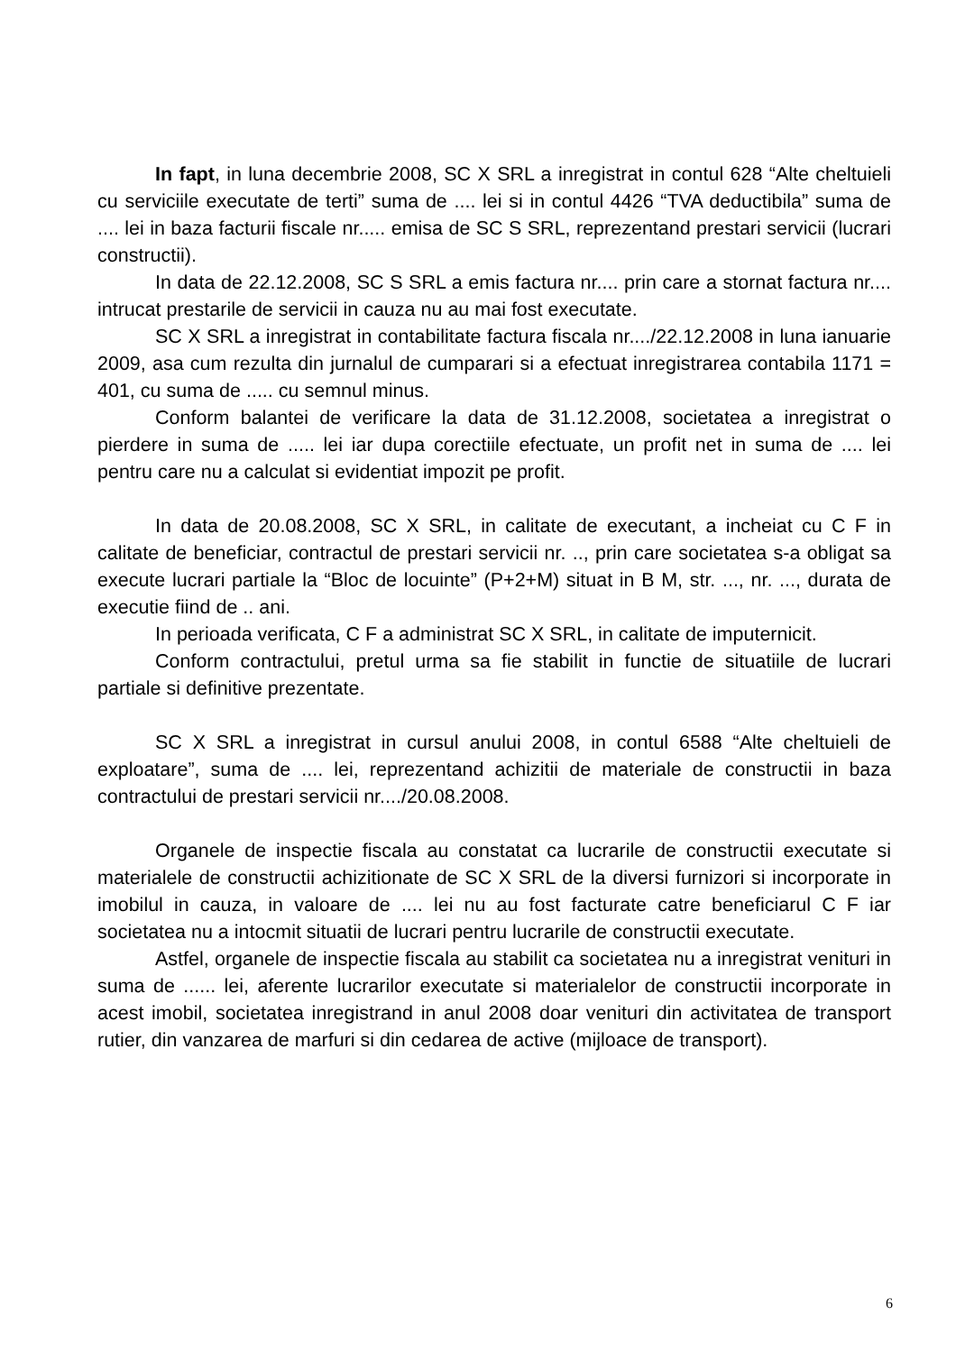In fapt, in luna decembrie 2008, SC X SRL a inregistrat in contul 628 “Alte cheltuieli cu serviciile executate de terti” suma de .... lei si in contul 4426 “TVA deductibila” suma de .... lei in baza facturii fiscale nr..... emisa de SC S SRL, reprezentand prestari servicii (lucrari constructii).
In data de 22.12.2008, SC S SRL a emis factura nr.... prin care a stornat factura nr.... intrucat prestarile de servicii in cauza nu au mai fost executate.
SC X SRL a inregistrat in contabilitate factura fiscala nr..../22.12.2008 in luna ianuarie 2009, asa cum rezulta din jurnalul de cumparari si a efectuat inregistrarea contabila 1171 = 401, cu suma de ..... cu semnul minus.
Conform balantei de verificare la data de 31.12.2008, societatea a inregistrat o pierdere in suma de ..... lei iar dupa corectiile efectuate, un profit net in suma de .... lei pentru care nu a calculat si evidentiat impozit pe profit.
In data de 20.08.2008, SC X SRL, in calitate de executant, a incheiat cu C F in calitate de beneficiar, contractul de prestari servicii nr. .., prin care societatea s-a obligat sa execute lucrari partiale la “Bloc de locuinte” (P+2+M) situat in B M, str. ..., nr. ..., durata de executie fiind de .. ani.
In perioada verificata, C F a administrat SC X SRL, in calitate de imputernicit.
Conform contractului, pretul urma sa fie stabilit in functie de situatiile de lucrari partiale si definitive prezentate.
SC X SRL a inregistrat in cursul anului 2008, in contul 6588 “Alte cheltuieli de exploatare”, suma de .... lei, reprezentand achizitii de materiale de constructii in baza contractului de prestari servicii nr..../20.08.2008.
Organele de inspectie fiscala au constatat ca lucrarile de constructii executate si materialele de constructii achizitionate de SC X SRL de la diversi furnizori si incorporate in imobilul in cauza, in valoare de .... lei nu au fost facturate catre beneficiarul C F iar societatea nu a intocmit situatii de lucrari pentru lucrarile de constructii executate.
Astfel, organele de inspectie fiscala au stabilit ca societatea nu a inregistrat venituri in suma de ...... lei, aferente lucrarilor executate si materialelor de constructii incorporate in acest imobil, societatea inregistrand in anul 2008 doar venituri din activitatea de transport rutier, din vanzarea de marfuri si din cedarea de active (mijloace de transport).
6